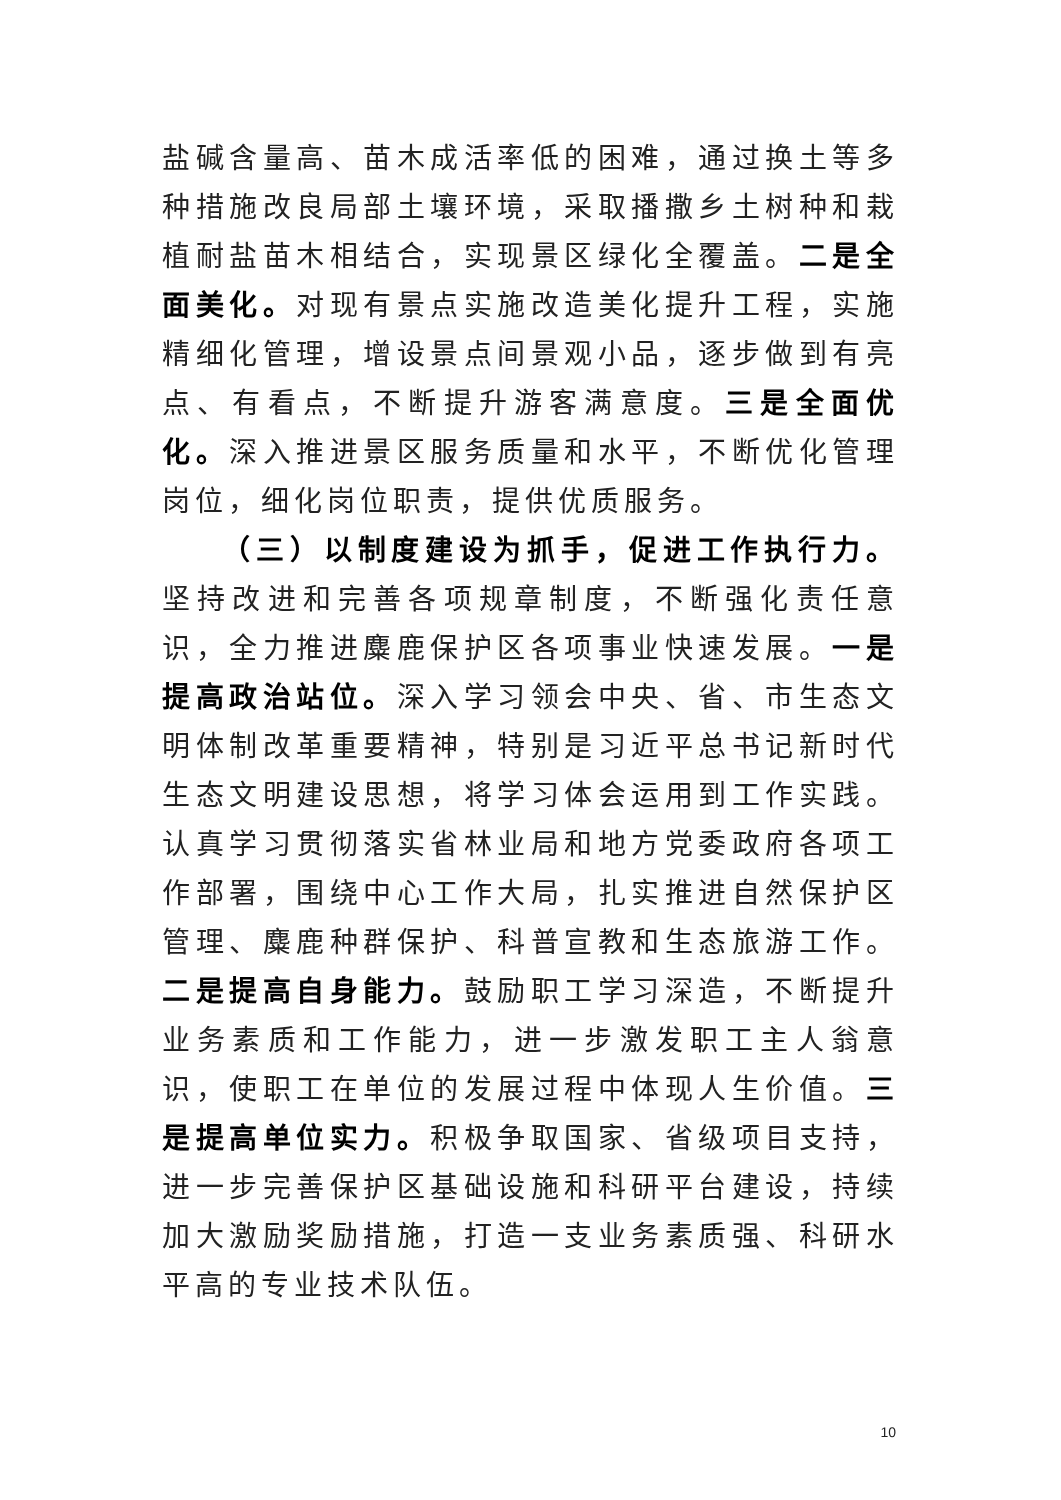盐碱含量高、苗木成活率低的困难，通过换土等多种措施改良局部土壤环境，采取播撒乡土树种和栽植耐盐苗木相结合，实现景区绿化全覆盖。二是全面美化。对现有景点实施改造美化提升工程，实施精细化管理，增设景点间景观小品，逐步做到有亮点、有看点，不断提升游客满意度。三是全面优化。深入推进景区服务质量和水平，不断优化管理岗位，细化岗位职责，提供优质服务。
（三）以制度建设为抓手，促进工作执行力。坚持改进和完善各项规章制度，不断强化责任意识，全力推进麋鹿保护区各项事业快速发展。一是提高政治站位。深入学习领会中央、省、市生态文明体制改革重要精神，特别是习近平总书记新时代生态文明建设思想，将学习体会运用到工作实践。认真学习贯彻落实省林业局和地方党委政府各项工作部署，围绕中心工作大局，扎实推进自然保护区管理、麋鹿种群保护、科普宣教和生态旅游工作。二是提高自身能力。鼓励职工学习深造，不断提升业务素质和工作能力，进一步激发职工主人翁意识，使职工在单位的发展过程中体现人生价值。三是提高单位实力。积极争取国家、省级项目支持，进一步完善保护区基础设施和科研平台建设，持续加大激励奖励措施，打造一支业务素质强、科研水平高的专业技术队伍。
10